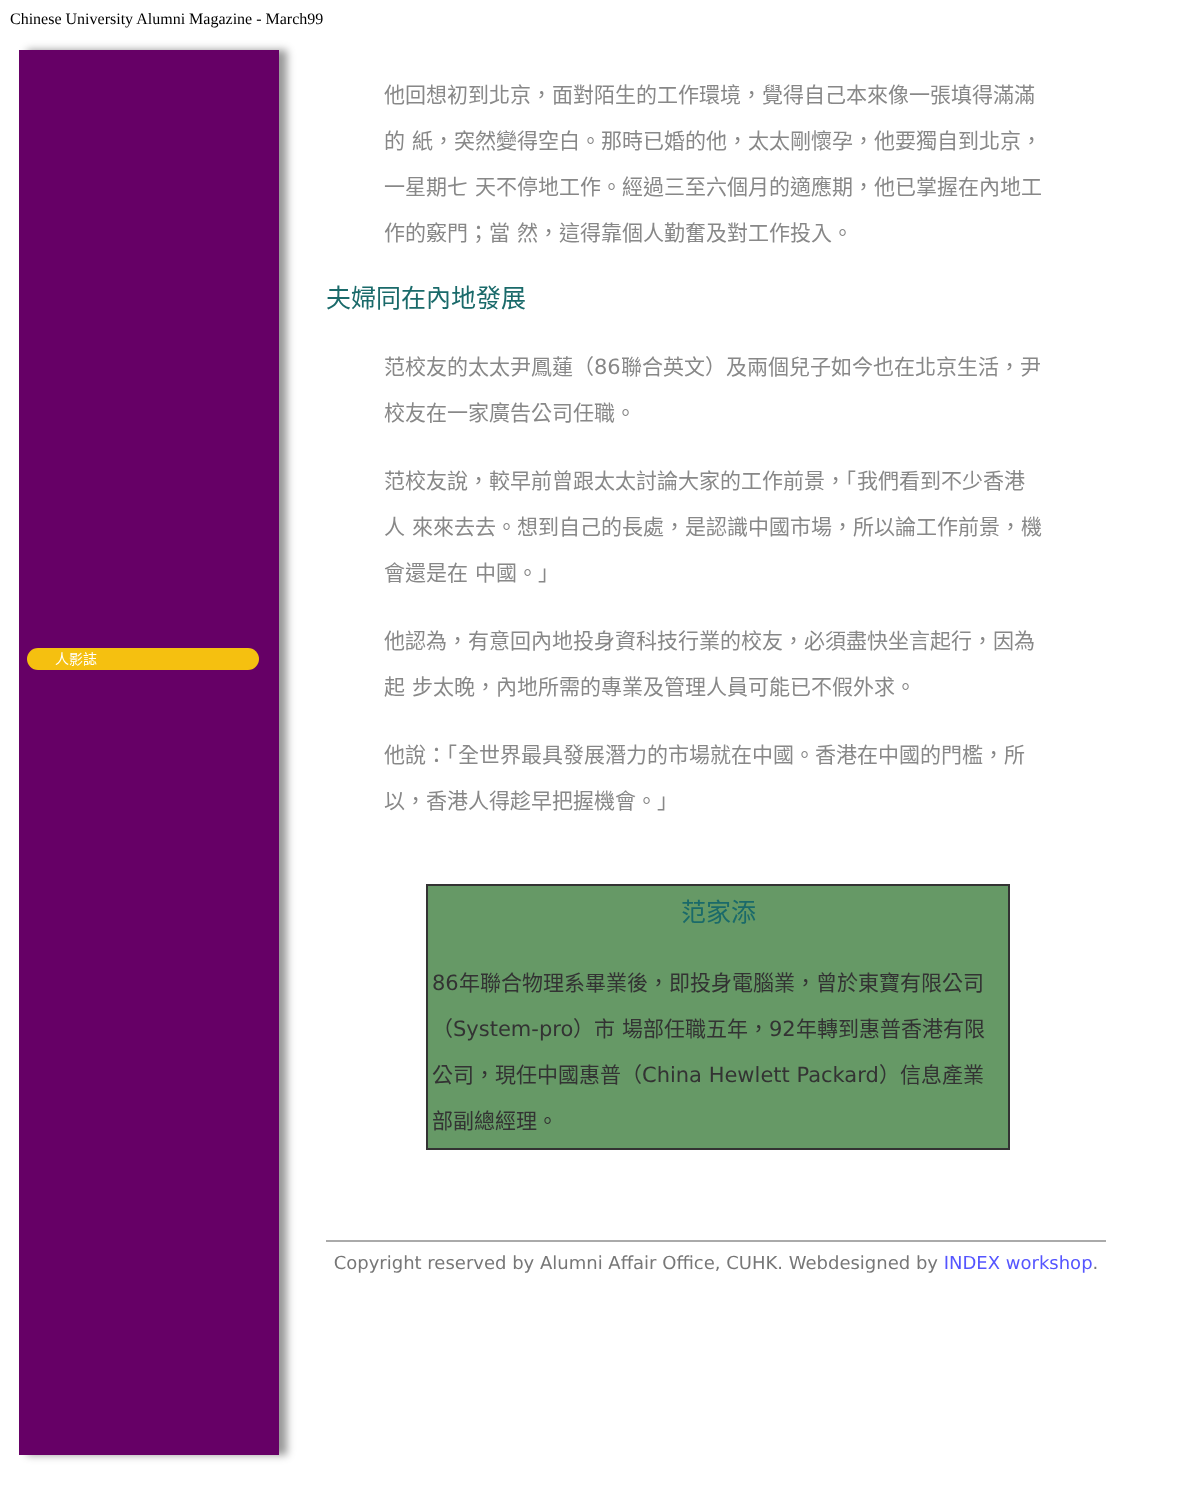Chinese University Alumni Magazine - March99
人影誌
他回想初到北京，面對陌生的工作環境，覺得自己本來像一張填得滿滿的 紙，突然變得空白。那時已婚的他，太太剛懷孕，他要獨自到北京，一星期七 天不停地工作。經過三至六個月的適應期，他已掌握在內地工作的竅門；當 然，這得靠個人勤奮及對工作投入。
夫婦同在內地發展
范校友的太太尹鳳蓮（86聯合英文）及兩個兒子如今也在北京生活，尹 校友在一家廣告公司任職。
范校友說，較早前曾跟太太討論大家的工作前景，「我們看到不少香港人 來來去去。想到自己的長處，是認識中國市場，所以論工作前景，機會還是在 中國。」
他認為，有意回內地投身資科技行業的校友，必須盡快坐言起行，因為起 步太晚，內地所需的專業及管理人員可能已不假外求。
他說：「全世界最具發展潛力的市場就在中國。香港在中國的門檻，所 以，香港人得趁早把握機會。」
| 范家添 |
| 86年聯合物理系畢業後，即投身電腦業，曾於東寶有限公司（System-pro）市 場部任職五年，92年轉到惠普香港有限公司，現任中國惠普（China Hewlett Packard）信息產業部副總經理。 |
Copyright reserved by Alumni Affair Office, CUHK. Webdesigned by INDEX workshop.